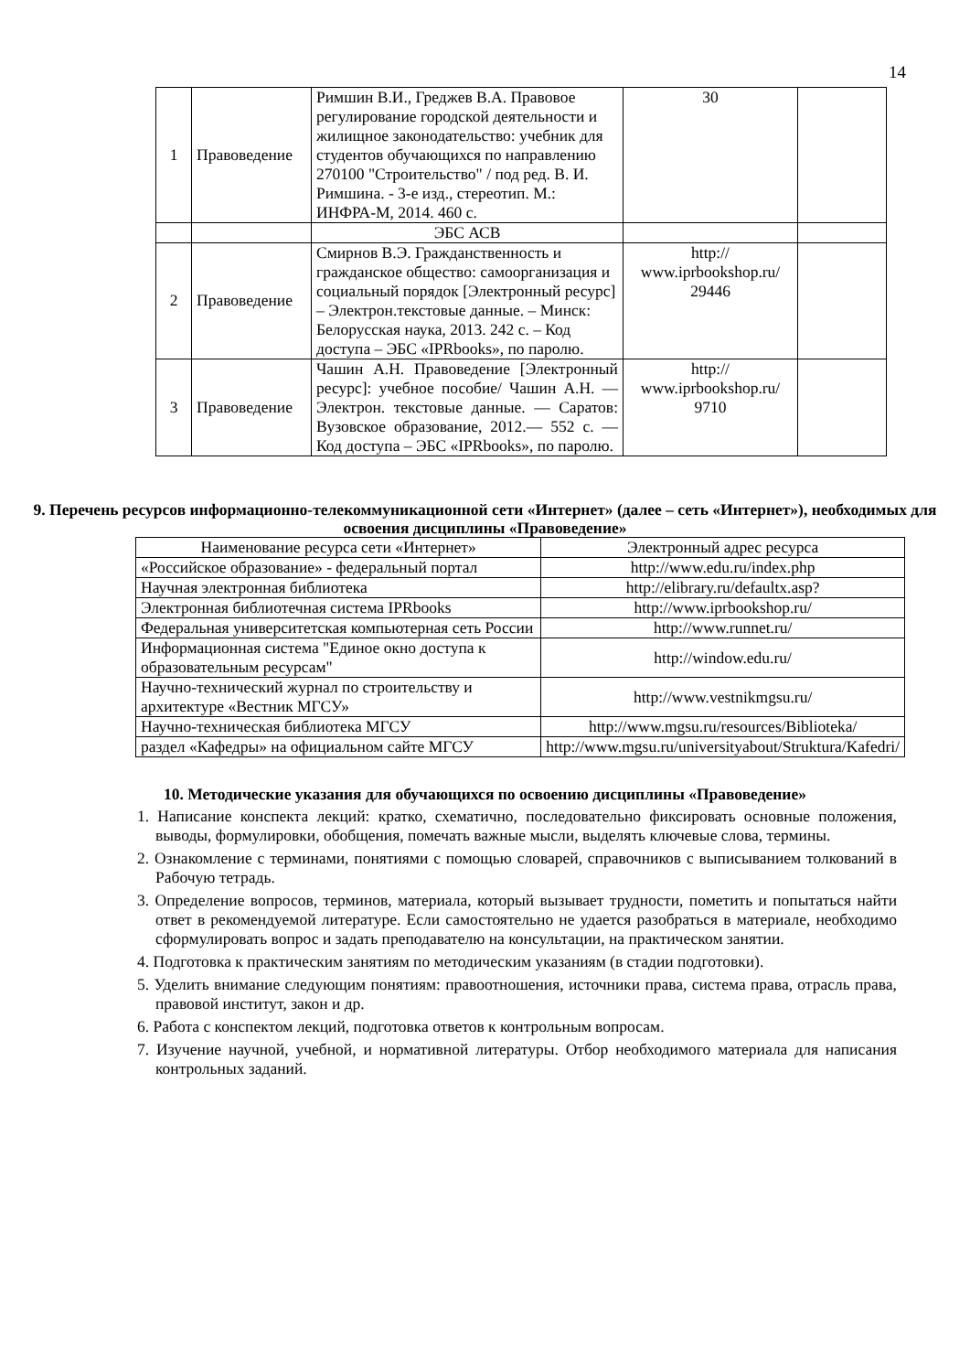14
| 1 | Правоведение | Римшин В.И., Греджев В.А. Правовое регулирование городской деятельности и жилищное законодательство: учебник для студентов обучающихся по направлению 270100 "Строительство" / под ред. В. И. Римшина. - 3-е изд., стереотип. М.: ИНФРА-М, 2014. 460 с. | 30 | |
| | | ЭБС АСВ | | |
| 2 | Правоведение | Смирнов В.Э. Гражданственность и гражданское общество: самоорганизация и социальный порядок [Электронный ресурс] – Электрон.текстовые данные. – Минск: Белорусская наука, 2013. 242 с. – Код доступа – ЭБС «IPRbooks», по паролю. | http:// www.iprbookshop.ru/ 29446 | |
| 3 | Правоведение | Чашин А.Н. Правоведение [Электронный ресурс]: учебное пособие/ Чашин А.Н. — Электрон. текстовые данные. — Саратов: Вузовское образование, 2012.— 552 с. — Код доступа – ЭБС «IPRbooks», по паролю. | http:// www.iprbookshop.ru/ 9710 | |
9. Перечень ресурсов информационно-телекоммуникационной сети «Интернет» (далее – сеть «Интернет»), необходимых для освоения дисциплины «Правоведение»
| Наименование ресурса сети «Интернет» | Электронный адрес ресурса |
| --- | --- |
| «Российское образование» - федеральный портал | http://www.edu.ru/index.php |
| Научная электронная библиотека | http://elibrary.ru/defaultx.asp? |
| Электронная библиотечная система IPRbooks | http://www.iprbookshop.ru/ |
| Федеральная университетская компьютерная сеть России | http://www.runnet.ru/ |
| Информационная система "Единое окно доступа к образовательным ресурсам" | http://window.edu.ru/ |
| Научно-технический журнал по строительству и архитектуре «Вестник МГСУ» | http://www.vestnikmgsu.ru/ |
| Научно-техническая библиотека МГСУ | http://www.mgsu.ru/resources/Biblioteka/ |
| раздел «Кафедры» на официальном сайте МГСУ | http://www.mgsu.ru/universityabout/Struktura/Kafedri/ |
10. Методические указания для обучающихся по освоению дисциплины «Правоведение»
1. Написание конспекта лекций: кратко, схематично, последовательно фиксировать основные положения, выводы, формулировки, обобщения, помечать важные мысли, выделять ключевые слова, термины.
2. Ознакомление с терминами, понятиями с помощью словарей, справочников с выписыванием толкований в Рабочую тетрадь.
3. Определение вопросов, терминов, материала, который вызывает трудности, пометить и попытаться найти ответ в рекомендуемой литературе. Если самостоятельно не удается разобраться в материале, необходимо сформулировать вопрос и задать преподавателю на консультации, на практическом занятии.
4. Подготовка к практическим занятиям по методическим указаниям (в стадии подготовки).
5. Уделить внимание следующим понятиям: правоотношения, источники права, система права, отрасль права, правовой институт, закон и др.
6. Работа с конспектом лекций, подготовка ответов к контрольным вопросам.
7. Изучение научной, учебной, и нормативной литературы. Отбор необходимого материала для написания контрольных заданий.